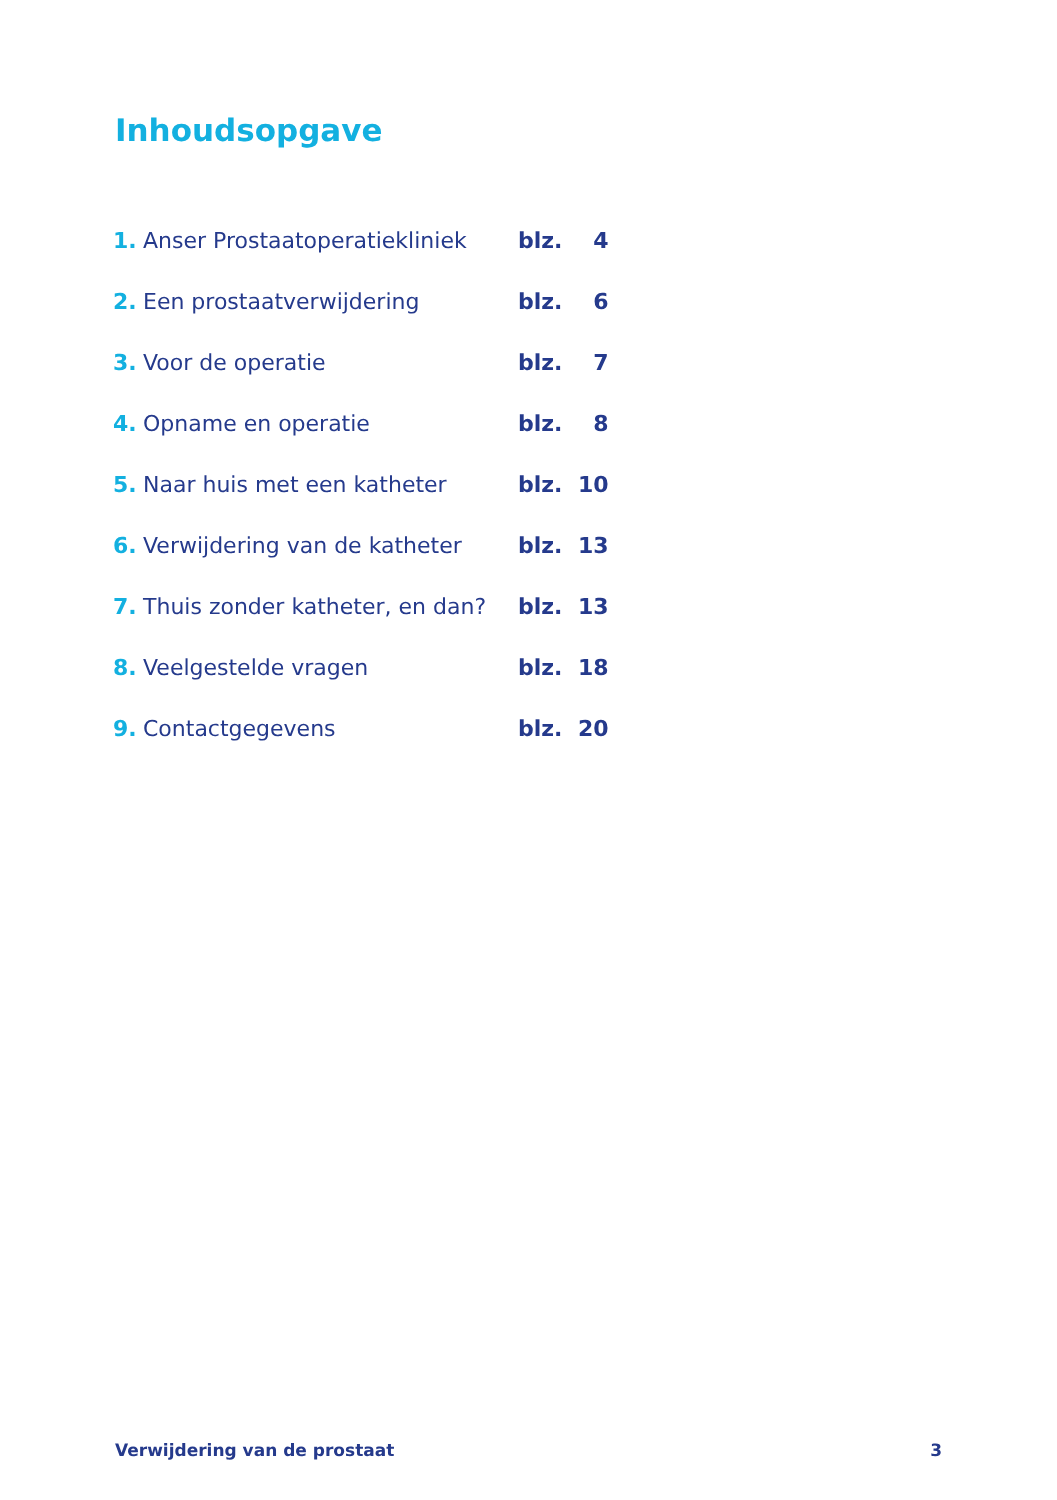Inhoudsopgave
| 1. | Anser Prostaatoperatiekliniek | blz. | 4 |
| 2. | Een prostaatverwijdering | blz. | 6 |
| 3. | Voor de operatie | blz. | 7 |
| 4. | Opname en operatie | blz. | 8 |
| 5. | Naar huis met een katheter | blz. | 10 |
| 6. | Verwijdering van de katheter | blz. | 13 |
| 7. | Thuis zonder katheter, en dan? | blz. | 13 |
| 8. | Veelgestelde vragen | blz. | 18 |
| 9. | Contactgegevens | blz. | 20 |
Verwijdering van de prostaat 3